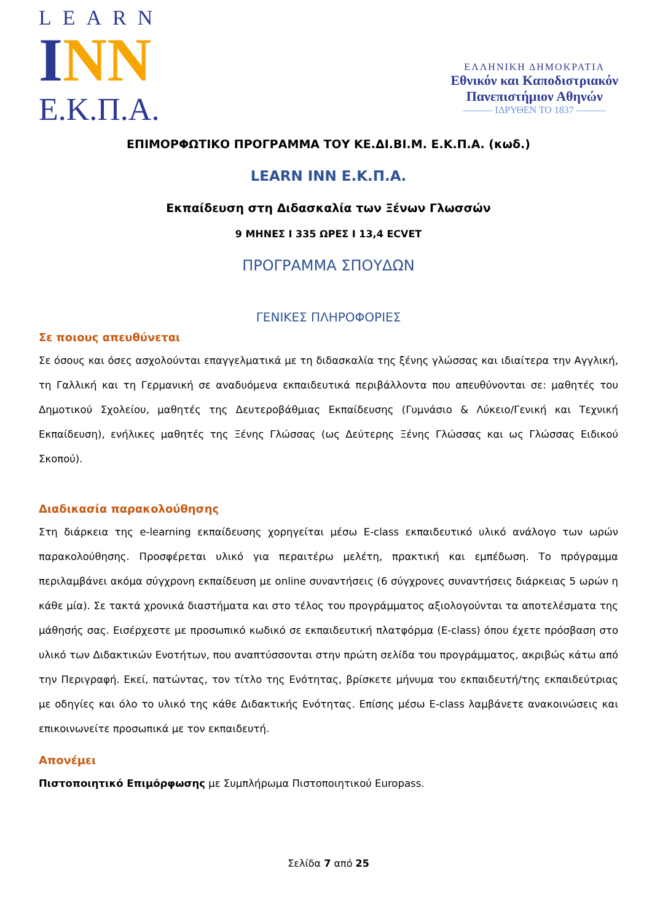LEARN
INN
Ε.Κ.Π.Α.
ΕΛΛΗΝΙΚΗ ΔΗΜΟΚΡΑΤΙΑ
Εθνικόν και Καποδιστριακόν
Πανεπιστήμιον Αθηνών
——— ΙΔΡΥΘΕΝ ΤΟ 1837 ———
ΕΠΙΜΟΡΦΩΤΙΚΟ ΠΡΟΓΡΑΜΜΑ ΤΟΥ ΚΕ.ΔΙ.ΒΙ.Μ. Ε.Κ.Π.Α. (κωδ.)
LEARN INN Ε.Κ.Π.Α.
Εκπαίδευση στη Διδασκαλία των Ξένων Γλωσσών
9 ΜΗΝΕΣ Ι 335 ΩΡΕΣ Ι 13,4 ECVET
ΠΡΟΓΡΑΜΜΑ ΣΠΟΥΔΩΝ
ΓΕΝΙΚΕΣ ΠΛΗΡΟΦΟΡΙΕΣ
Σε ποιους απευθύνεται
Σε όσους και όσες ασχολούνται επαγγελματικά με τη διδασκαλία της ξένης γλώσσας και ιδιαίτερα την Αγγλική, τη Γαλλική και τη Γερμανική σε αναδυόμενα εκπαιδευτικά περιβάλλοντα που απευθύνονται σε: μαθητές του Δημοτικού Σχολείου, μαθητές της Δευτεροβάθμιας Εκπαίδευσης (Γυμνάσιο & Λύκειο/Γενική και Τεχνική Εκπαίδευση), ενήλικες μαθητές της Ξένης Γλώσσας (ως Δεύτερης Ξένης Γλώσσας και ως Γλώσσας Ειδικού Σκοπού).
Διαδικασία παρακολούθησης
Στη διάρκεια της e-learning εκπαίδευσης χορηγείται μέσω E-class εκπαιδευτικό υλικό ανάλογο των ωρών παρακολούθησης. Προσφέρεται υλικό για περαιτέρω μελέτη, πρακτική και εμπέδωση. Το πρόγραμμα περιλαμβάνει ακόμα σύγχρονη εκπαίδευση με online συναντήσεις (6 σύγχρονες συναντήσεις διάρκειας 5 ωρών η κάθε μία). Σε τακτά χρονικά διαστήματα και στο τέλος του προγράμματος αξιολογούνται τα αποτελέσματα της μάθησής σας. Εισέρχεστε με προσωπικό κωδικό σε εκπαιδευτική πλατφόρμα (E-class) όπου έχετε πρόσβαση στο υλικό των Διδακτικών Ενοτήτων, που αναπτύσσονται στην πρώτη σελίδα του προγράμματος, ακριβώς κάτω από την Περιγραφή. Εκεί, πατώντας, τον τίτλο της Ενότητας, βρίσκετε μήνυμα του εκπαιδευτή/της εκπαιδεύτριας με οδηγίες και όλο το υλικό της κάθε Διδακτικής Ενότητας. Επίσης μέσω E-class λαμβάνετε ανακοινώσεις και επικοινωνείτε προσωπικά με τον εκπαιδευτή.
Απονέμει
Πιστοποιητικό Επιμόρφωσης με Συμπλήρωμα Πιστοποιητικού Europass.
Σελίδα 7 από 25